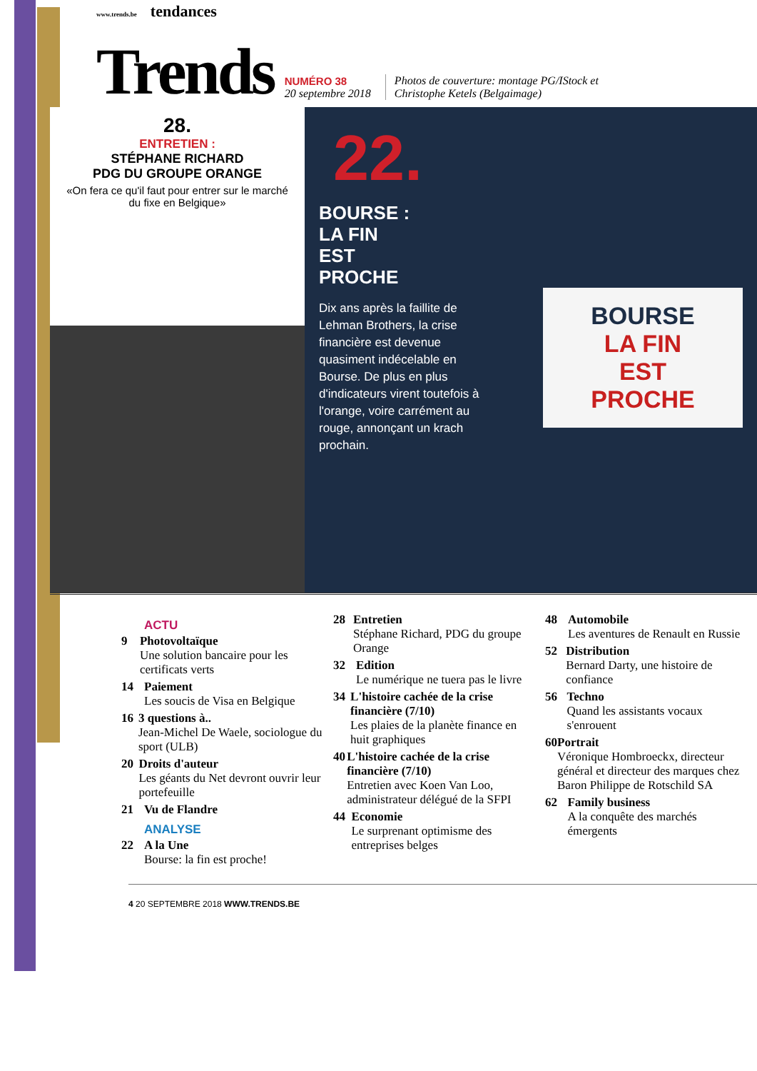www.trends.be tendances
Trends
NUMÉRO 38
20 septembre 2018
Photos de couverture: montage PG/IStock et
Christophe Ketels (Belgaimage)
28.
ENTRETIEN :
STÉPHANE RICHARD
PDG DU GROUPE ORANGE
«On fera ce qu'il faut pour entrer sur le marché du fixe en Belgique»
22.
BOURSE :
LA FIN
EST
PROCHE
Dix ans après la faillite de Lehman Brothers, la crise financière est devenue quasiment indécelable en Bourse. De plus en plus d'indicateurs virent toutefois à l'orange, voire carrément au rouge, annonçant un krach prochain.
BOURSE
LA FIN
EST
PROCHE
ACTU
9 Photovoltaïque
Une solution bancaire pour les certificats verts
14 Paiement
Les soucis de Visa en Belgique
16 3 questions à..
Jean-Michel De Waele, sociologue du sport (ULB)
20 Droits d'auteur
Les géants du Net devront ouvrir leur portefeuille
21 Vu de Flandre
ANALYSE
22 A la Une
Bourse: la fin est proche!
28 Entretien
Stéphane Richard, PDG du groupe Orange
32 Edition
Le numérique ne tuera pas le livre
34 L'histoire cachée de la crise financière (7/10)
Les plaies de la planète finance en huit graphiques
40 L'histoire cachée de la crise financière (7/10)
Entretien avec Koen Van Loo, administrateur délégué de la SFPI
44 Economie
Le surprenant optimisme des entreprises belges
48 Automobile
Les aventures de Renault en Russie
52 Distribution
Bernard Darty, une histoire de confiance
56 Techno
Quand les assistants vocaux s'enrouent
60 Portrait
Véronique Hombroeckx, directeur général et directeur des marques chez Baron Philippe de Rotschild SA
62 Family business
A la conquête des marchés émergents
4 20 SEPTEMBRE 2018 WWW.TRENDS.BE